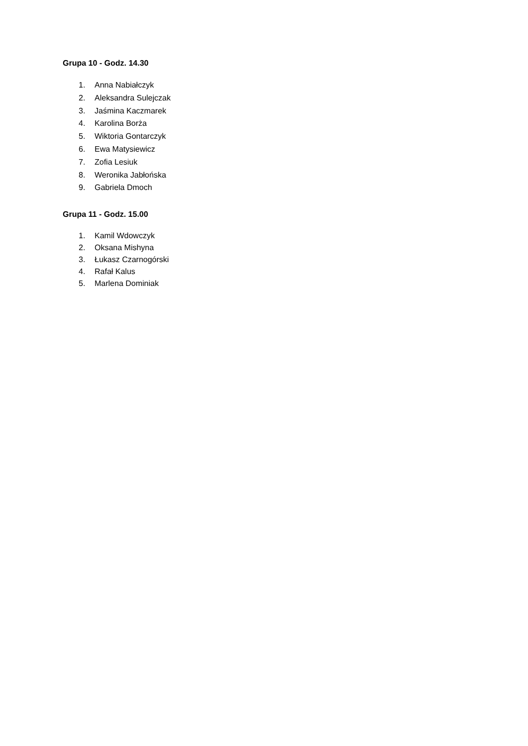Grupa 10 - Godz. 14.30
1. Anna Nabiałczyk
2. Aleksandra Sulejczak
3. Jaśmina Kaczmarek
4. Karolina Borża
5. Wiktoria Gontarczyk
6. Ewa Matysiewicz
7. Zofia Lesiuk
8. Weronika Jabłońska
9. Gabriela Dmoch
Grupa 11 - Godz. 15.00
1. Kamil Wdowczyk
2. Oksana Mishyna
3. Łukasz Czarnogórski
4. Rafał Kalus
5. Marlena Dominiak